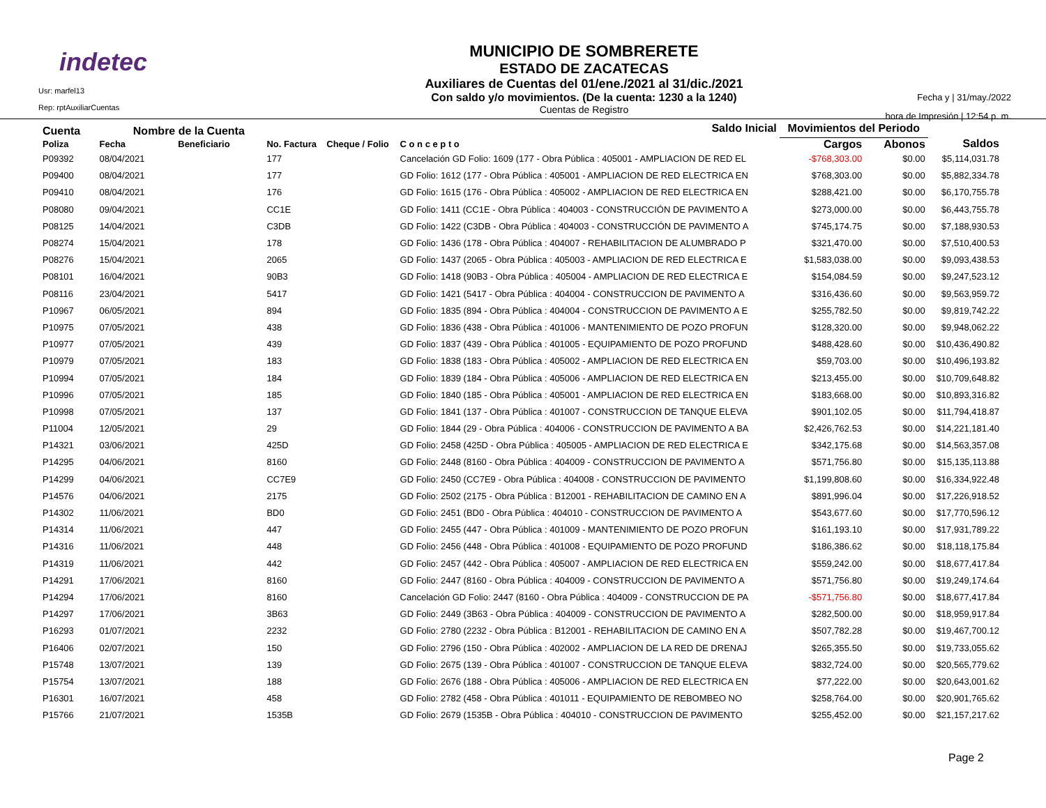indetec
Usr: marfel13
Rep: rptAuxiliarCuentas
MUNICIPIO DE SOMBRERETE
ESTADO DE ZACATECAS
Auxiliares de Cuentas del 01/ene./2021 al 31/dic./2021
Con saldo y/o movimientos. (De la cuenta: 1230 a la 1240)
Cuentas de Registro
Fecha y | 31/may./2022
hora de Impresión | 12:54 p. m.
| Cuenta Nombre de la Cuenta | | | | | Saldo Inicial | Movimientos del Periodo | | |
| --- | --- | --- | --- | --- | --- | --- | --- | --- |
| Poliza | Fecha | Beneficiario | No. Factura | Cheque / Folio | C o n c e p t o | Cargos | Abonos | Saldos |
| P09392 | 08/04/2021 | | 177 | | Cancelación GD Folio: 1609 (177 - Obra Pública : 405001 - AMPLIACION DE RED EL | -$768,303.00 | $0.00 | $5,114,031.78 |
| P09400 | 08/04/2021 | | 177 | | GD Folio: 1612 (177 - Obra Pública : 405001 - AMPLIACION DE RED ELECTRICA EN | $768,303.00 | $0.00 | $5,882,334.78 |
| P09410 | 08/04/2021 | | 176 | | GD Folio: 1615 (176 - Obra Pública : 405002 - AMPLIACION DE RED ELECTRICA EN | $288,421.00 | $0.00 | $6,170,755.78 |
| P08080 | 09/04/2021 | | CC1E | | GD Folio: 1411 (CC1E - Obra Pública : 404003 - CONSTRUCCIÓN DE PAVIMENTO A | $273,000.00 | $0.00 | $6,443,755.78 |
| P08125 | 14/04/2021 | | C3DB | | GD Folio: 1422 (C3DB - Obra Pública : 404003 - CONSTRUCCIÓN DE PAVIMENTO A | $745,174.75 | $0.00 | $7,188,930.53 |
| P08274 | 15/04/2021 | | 178 | | GD Folio: 1436 (178 - Obra Pública : 404007 - REHABILITACION DE ALUMBRADO P | $321,470.00 | $0.00 | $7,510,400.53 |
| P08276 | 15/04/2021 | | 2065 | | GD Folio: 1437 (2065 - Obra Pública : 405003 - AMPLIACION DE RED ELECTRICA E | $1,583,038.00 | $0.00 | $9,093,438.53 |
| P08101 | 16/04/2021 | | 90B3 | | GD Folio: 1418 (90B3 - Obra Pública : 405004 - AMPLIACION DE RED ELECTRICA E | $154,084.59 | $0.00 | $9,247,523.12 |
| P08116 | 23/04/2021 | | 5417 | | GD Folio: 1421 (5417 - Obra Pública : 404004 - CONSTRUCCION DE PAVIMENTO A | $316,436.60 | $0.00 | $9,563,959.72 |
| P10967 | 06/05/2021 | | 894 | | GD Folio: 1835 (894 - Obra Pública : 404004 - CONSTRUCCION DE PAVIMENTO A E | $255,782.50 | $0.00 | $9,819,742.22 |
| P10975 | 07/05/2021 | | 438 | | GD Folio: 1836 (438 - Obra Pública : 401006 - MANTENIMIENTO DE POZO PROFUN | $128,320.00 | $0.00 | $9,948,062.22 |
| P10977 | 07/05/2021 | | 439 | | GD Folio: 1837 (439 - Obra Pública : 401005 - EQUIPAMIENTO DE POZO PROFUND | $488,428.60 | $0.00 | $10,436,490.82 |
| P10979 | 07/05/2021 | | 183 | | GD Folio: 1838 (183 - Obra Pública : 405002 - AMPLIACION DE RED ELECTRICA EN | $59,703.00 | $0.00 | $10,496,193.82 |
| P10994 | 07/05/2021 | | 184 | | GD Folio: 1839 (184 - Obra Pública : 405006 - AMPLIACION DE RED ELECTRICA EN | $213,455.00 | $0.00 | $10,709,648.82 |
| P10996 | 07/05/2021 | | 185 | | GD Folio: 1840 (185 - Obra Pública : 405001 - AMPLIACION DE RED ELECTRICA EN | $183,668.00 | $0.00 | $10,893,316.82 |
| P10998 | 07/05/2021 | | 137 | | GD Folio: 1841 (137 - Obra Pública : 401007 - CONSTRUCCION DE TANQUE ELEVA | $901,102.05 | $0.00 | $11,794,418.87 |
| P11004 | 12/05/2021 | | 29 | | GD Folio: 1844 (29 - Obra Pública : 404006 - CONSTRUCCION DE PAVIMENTO A BA | $2,426,762.53 | $0.00 | $14,221,181.40 |
| P14321 | 03/06/2021 | | 425D | | GD Folio: 2458 (425D - Obra Pública : 405005 - AMPLIACION DE RED ELECTRICA E | $342,175.68 | $0.00 | $14,563,357.08 |
| P14295 | 04/06/2021 | | 8160 | | GD Folio: 2448 (8160 - Obra Pública : 404009 - CONSTRUCCION DE PAVIMENTO A | $571,756.80 | $0.00 | $15,135,113.88 |
| P14299 | 04/06/2021 | | CC7E9 | | GD Folio: 2450 (CC7E9 - Obra Pública : 404008 - CONSTRUCCION DE PAVIMENTO | $1,199,808.60 | $0.00 | $16,334,922.48 |
| P14576 | 04/06/2021 | | 2175 | | GD Folio: 2502 (2175 - Obra Pública : B12001 - REHABILITACION DE CAMINO EN A | $891,996.04 | $0.00 | $17,226,918.52 |
| P14302 | 11/06/2021 | | BD0 | | GD Folio: 2451 (BD0 - Obra Pública : 404010 - CONSTRUCCION DE PAVIMENTO A | $543,677.60 | $0.00 | $17,770,596.12 |
| P14314 | 11/06/2021 | | 447 | | GD Folio: 2455 (447 - Obra Pública : 401009 - MANTENIMIENTO DE POZO PROFUN | $161,193.10 | $0.00 | $17,931,789.22 |
| P14316 | 11/06/2021 | | 448 | | GD Folio: 2456 (448 - Obra Pública : 401008 - EQUIPAMIENTO DE POZO PROFUND | $186,386.62 | $0.00 | $18,118,175.84 |
| P14319 | 11/06/2021 | | 442 | | GD Folio: 2457 (442 - Obra Pública : 405007 - AMPLIACION DE RED ELECTRICA EN | $559,242.00 | $0.00 | $18,677,417.84 |
| P14291 | 17/06/2021 | | 8160 | | GD Folio: 2447 (8160 - Obra Pública : 404009 - CONSTRUCCION DE PAVIMENTO A | $571,756.80 | $0.00 | $19,249,174.64 |
| P14294 | 17/06/2021 | | 8160 | | Cancelación GD Folio: 2447 (8160 - Obra Pública : 404009 - CONSTRUCCION DE PA | -$571,756.80 | $0.00 | $18,677,417.84 |
| P14297 | 17/06/2021 | | 3B63 | | GD Folio: 2449 (3B63 - Obra Pública : 404009 - CONSTRUCCION DE PAVIMENTO A | $282,500.00 | $0.00 | $18,959,917.84 |
| P16293 | 01/07/2021 | | 2232 | | GD Folio: 2780 (2232 - Obra Pública : B12001 - REHABILITACION DE CAMINO EN A | $507,782.28 | $0.00 | $19,467,700.12 |
| P16406 | 02/07/2021 | | 150 | | GD Folio: 2796 (150 - Obra Pública : 402002 - AMPLIACION DE LA RED DE DRENAJ | $265,355.50 | $0.00 | $19,733,055.62 |
| P15748 | 13/07/2021 | | 139 | | GD Folio: 2675 (139 - Obra Pública : 401007 - CONSTRUCCION DE TANQUE ELEVA | $832,724.00 | $0.00 | $20,565,779.62 |
| P15754 | 13/07/2021 | | 188 | | GD Folio: 2676 (188 - Obra Pública : 405006 - AMPLIACION DE RED ELECTRICA EN | $77,222.00 | $0.00 | $20,643,001.62 |
| P16301 | 16/07/2021 | | 458 | | GD Folio: 2782 (458 - Obra Pública : 401011 - EQUIPAMIENTO DE REBOMBEO NO | $258,764.00 | $0.00 | $20,901,765.62 |
| P15766 | 21/07/2021 | | 1535B | | GD Folio: 2679 (1535B - Obra Pública : 404010 - CONSTRUCCION DE PAVIMENTO | $255,452.00 | $0.00 | $21,157,217.62 |
Page 2